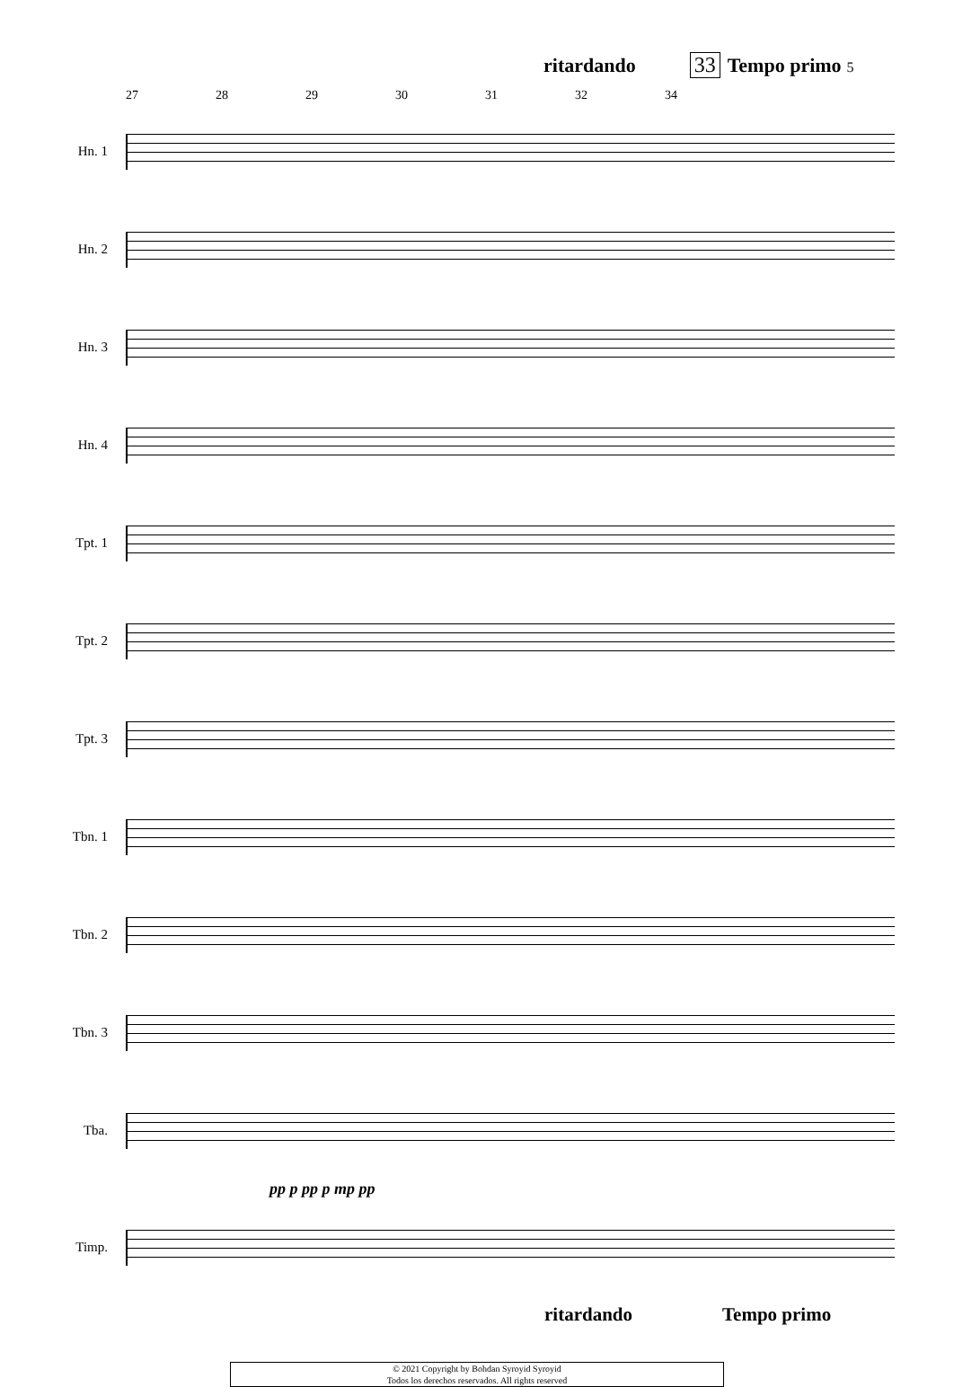ritardando 33 Tempo primo 5
27 28 29 30 31 32 34
Hn. 1
Hn. 2
Hn. 3
Hn. 4
Tpt. 1
Tpt. 2
Tpt. 3
Tbn. 1
Tbn. 2
Tbn. 3
Tba.
pp p pp p mp pp
Timp.
ritardando Tempo primo
© 2021 Copyright by Bohdan Syroyid Syroyid
Todos los derechos reservados. All rights reserved